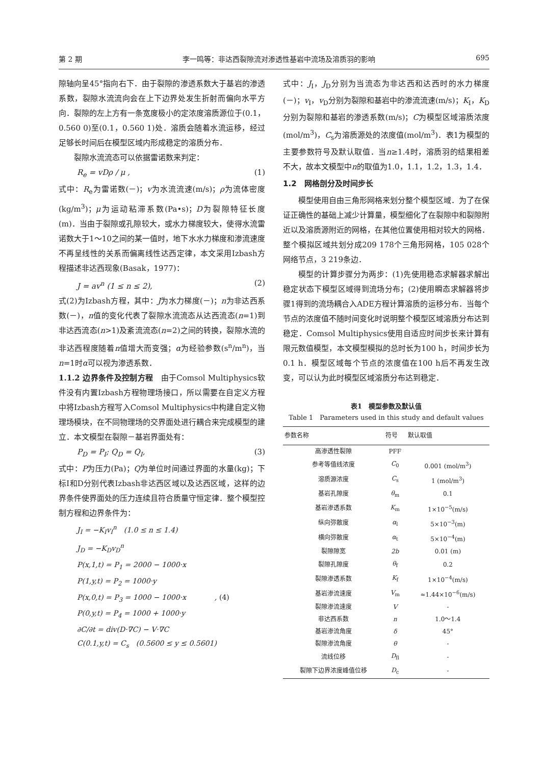第 2 期 李一鸣等：非达西裂隙流对渗透性基岩中流场及溶质羽的影响 695
隙轴向呈45°指向右下．由于裂隙的渗透系数大于基岩的渗透系数，裂隙水流流向会在上下边界处发生折射而偏向水平方向．裂隙的左上方有一条宽度极小的定浓度溶质源位于(0.1，0.560 0)至(0.1，0.560 1)处．溶质会随着水流运移，经过足够长时间后在模型区域内形成稳定的溶质分布．
裂隙水流流态可以依据雷诺数来判定：
R<sub>e</sub> = vDρ / μ , (1)
式中：R<sub>e</sub>为雷诺数(－)；v为水流流速(m/s)；ρ为流体密度(kg/m<sup>3</sup>)；μ为运动粘滞系数(Pa•s)；D为裂隙特征长度(m)．当由于裂隙或孔隙较大，或水力梯度较大，使得水流雷诺数大于1～10之间的某一值时，地下水水力梯度和渗流速度不再呈线性的关系而偏离线性达西定律，本文采用Izbash方程描述非达西现象(Basak，1977)：
J = av<sup>n</sup> (1 ≤ n ≤ 2), (2)
式(2)为Izbash方程，其中：J为水力梯度(－)；n为非达西系数(－)，n值的变化代表了裂隙水流流态从达西流态(n=1)到非达西流态(n>1)及紊流流态(n=2)之间的转换，裂隙水流的非达西程度随着n值增大而变强；α为经验参数(s<sup>n</sup>/m<sup>n</sup>)，当n=1时α可以视为渗透系数．
1.1.2 边界条件及控制方程　由于Comsol Multiphysics软件没有内置Izbash方程物理场接口，所以需要在自定义方程中将Izbash方程写入Comsol Multiphysics中构建自定义物理场模块，在不同物理场的交界面处进行耦合来完成模型的建立．本文模型在裂隙－基岩界面处有：
P<sub>D</sub> = P<sub>I</sub>; Q<sub>D</sub> = Q<sub>I</sub>, (3)
式中：P为压力(Pa)；Q为单位时间通过界面的水量(kg)；下标I和D分别代表Izbash非达西区域以及达西区域，这样的边界条件使界面处的压力连续且符合质量守恒定律．整个模型控制方程和边界条件为：
J<sub>I</sub> = −K<sub>I</sub>v<sub>I</sub><sup>n</sup>　(1.0 ≤ n ≤ 1.4)
J<sub>D</sub> = −K<sub>D</sub>v<sub>D</sub><sup>n</sup>
P(x,1,t) = P<sub>1</sub> = 2000 − 1000·x
P(1,y,t) = P<sub>2</sub> = 1000·y
P(x,0,t) = P<sub>3</sub> = 1000 − 1000·x　　　　, (4)
P(0,y,t) = P<sub>4</sub> = 1000 + 1000·y
∂C/∂t = div(D·∇C) − V·∇C
C(0.1,y,t) = C<sub>s</sub>　(0.5600 ≤ y ≤ 0.5601)
式中：J<sub>I</sub>，J<sub>D</sub>分别为当流态为非达西和达西时的水力梯度(－)；v<sub>I</sub>，v<sub>D</sub>分别为裂隙和基岩中的渗流流速(m/s)；K<sub>I</sub>，K<sub>D</sub>分别为裂隙和基岩的渗透系数(m/s)；C为模型区域溶质浓度(mol/m<sup>3</sup>)，C<sub>s</sub>为溶质源处的浓度值(mol/m<sup>3</sup>)．表1为模型的主要参数符号及默认取值．当n≥1.4时，溶质羽的结果相差不大，故本文模型中n的取值为1.0，1.1，1.2，1.3，1.4．
1.2　网格剖分及时间步长
模型使用自由三角形网格来划分整个模型区域．为了在保证正确性的基础上减少计算量，模型细化了在裂隙中和裂隙附近以及溶质源附近的网格，在其他位置使用相对较大的网格．整个模拟区域共划分成209 178个三角形网格，105 028个网络节点，3 219条边．
模型的计算步骤分为两步：(1)先使用稳态求解器求解出稳定状态下模型区域得到流场分布；(2)使用瞬态求解器将步骤1得到的流场耦合入ADE方程计算溶质的运移分布．当每个节点的浓度值不随时间变化时说明整个模型区域溶质分布达到稳定．Comsol Multiphysics使用自适应时间步长来计算有限元数值模型，本文模型模拟的总时长为100 h，时间步长为0.1 h．模型区域每个节点的浓度值在100 h后不再发生改变，可以认为此时模型区域溶质分布达到稳定．
表1　模型参数及默认值
Table 1　Parameters used in this study and default values
| 参数名称 | 符号 | 默认取值 |
| --- | --- | --- |
| 高渗透性裂隙 | PFF | |
| 参考等值线浓度 | C<sub>0</sub> | 0.001 (mol/m<sup>3</sup>) |
| 溶质源浓度 | C<sub>s</sub> | 1 (mol/m<sup>3</sup>) |
| 基岩孔隙度 | θ<sub>m</sub> | 0.1 |
| 基岩渗透系数 | K<sub>m</sub> | 1×10<sup>−5</sup>(m/s) |
| 纵向弥散度 | α<sub>l</sub> | 5×10<sup>−3</sup>(m) |
| 横向弥散度 | α<sub>t</sub> | 5×10<sup>−4</sup>(m) |
| 裂隙隙宽 | 2b | 0.01 (m) |
| 裂隙孔隙度 | θ<sub>f</sub> | 0.2 |
| 裂隙渗透系数 | K<sub>f</sub> | 1×10<sup>−4</sup>(m/s) |
| 基岩渗流速度 | V<sub>m</sub> | ≈1.44×10<sup>−6</sup>(m/s) |
| 裂隙渗流速度 | V | - |
| 非达西系数 | n | 1.0～1.4 |
| 基岩渗流角度 | δ | 45° |
| 裂隙渗流角度 | θ | - |
| 流线位移 | D<sub>fl</sub> | - |
| 裂隙下边界浓度峰值位移 | D<sub>c</sub> | - |